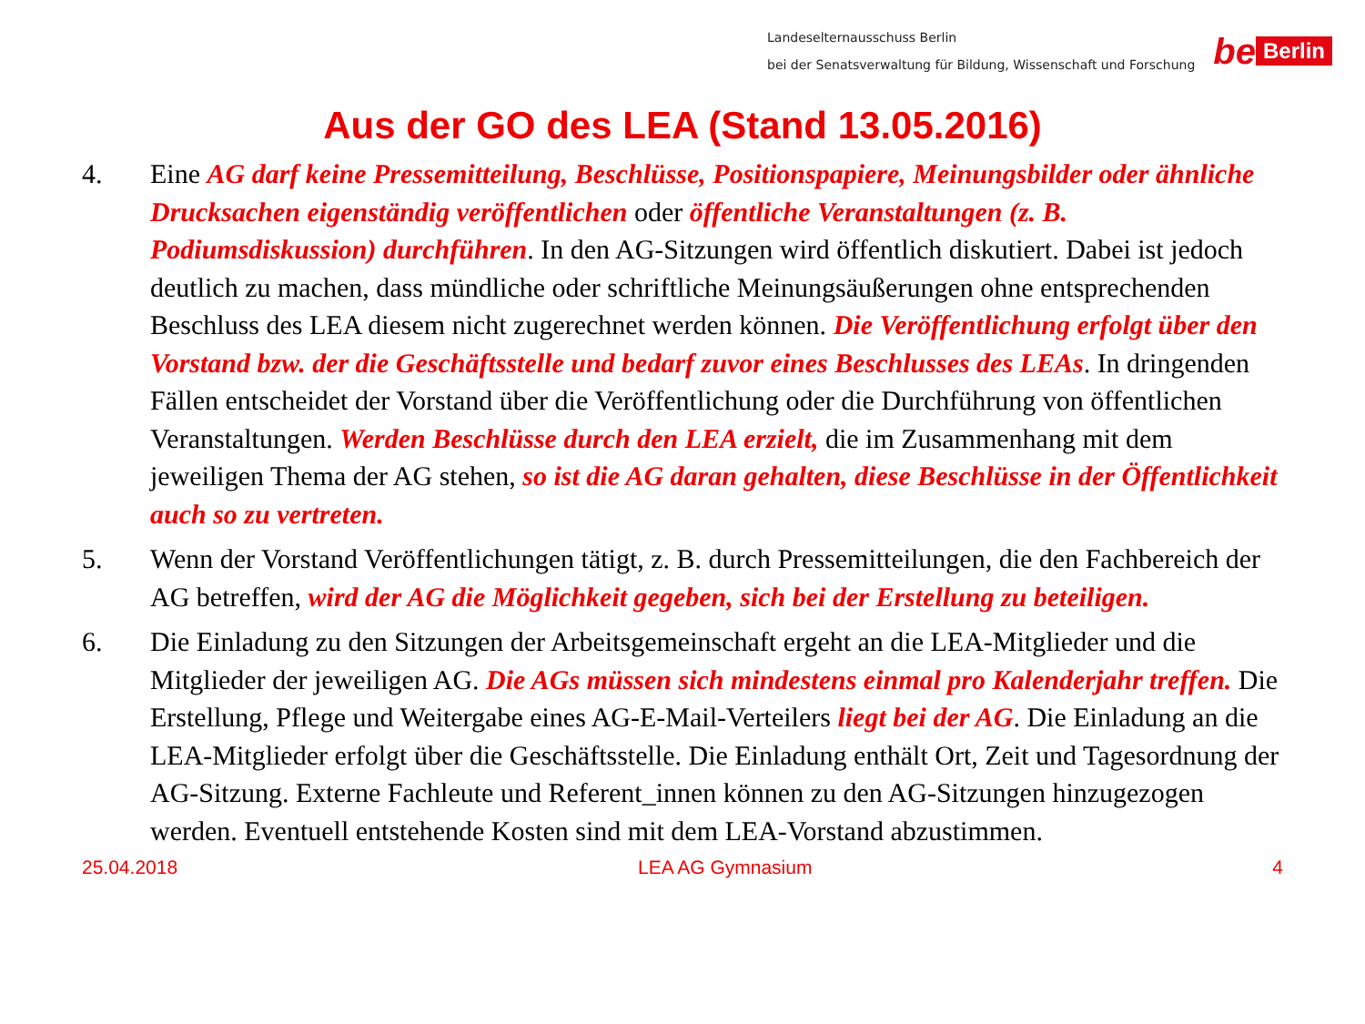Landeselternausschuss Berlin
bei der Senatsverwaltung für Bildung, Wissenschaft und Forschung
be Berlin
Aus der GO des LEA (Stand 13.05.2016)
4. Eine AG darf keine Pressemitteilung, Beschlüsse, Positionspapiere, Meinungsbilder oder ähnliche Drucksachen eigenständig veröffentlichen oder öffentliche Veranstaltungen (z. B. Podiumsdiskussion) durchführen. In den AG-Sitzungen wird öffentlich diskutiert. Dabei ist jedoch deutlich zu machen, dass mündliche oder schriftliche Meinungsäußerungen ohne entsprechenden Beschluss des LEA diesem nicht zugerechnet werden können. Die Veröffentlichung erfolgt über den Vorstand bzw. der die Geschäftsstelle und bedarf zuvor eines Beschlusses des LEAs. In dringenden Fällen entscheidet der Vorstand über die Veröffentlichung oder die Durchführung von öffentlichen Veranstaltungen. Werden Beschlüsse durch den LEA erzielt, die im Zusammenhang mit dem jeweiligen Thema der AG stehen, so ist die AG daran gehalten, diese Beschlüsse in der Öffentlichkeit auch so zu vertreten.
5. Wenn der Vorstand Veröffentlichungen tätigt, z. B. durch Pressemitteilungen, die den Fachbereich der AG betreffen, wird der AG die Möglichkeit gegeben, sich bei der Erstellung zu beteiligen.
6. Die Einladung zu den Sitzungen der Arbeitsgemeinschaft ergeht an die LEA-Mitglieder und die Mitglieder der jeweiligen AG. Die AGs müssen sich mindestens einmal pro Kalenderjahr treffen. Die Erstellung, Pflege und Weitergabe eines AG-E-Mail-Verteilers liegt bei der AG. Die Einladung an die LEA-Mitglieder erfolgt über die Geschäftsstelle. Die Einladung enthält Ort, Zeit und Tagesordnung der AG-Sitzung. Externe Fachleute und Referent_innen können zu den AG-Sitzungen hinzugezogen werden. Eventuell entstehende Kosten sind mit dem LEA-Vorstand abzustimmen.
25.04.2018 LEA AG Gymnasium 4